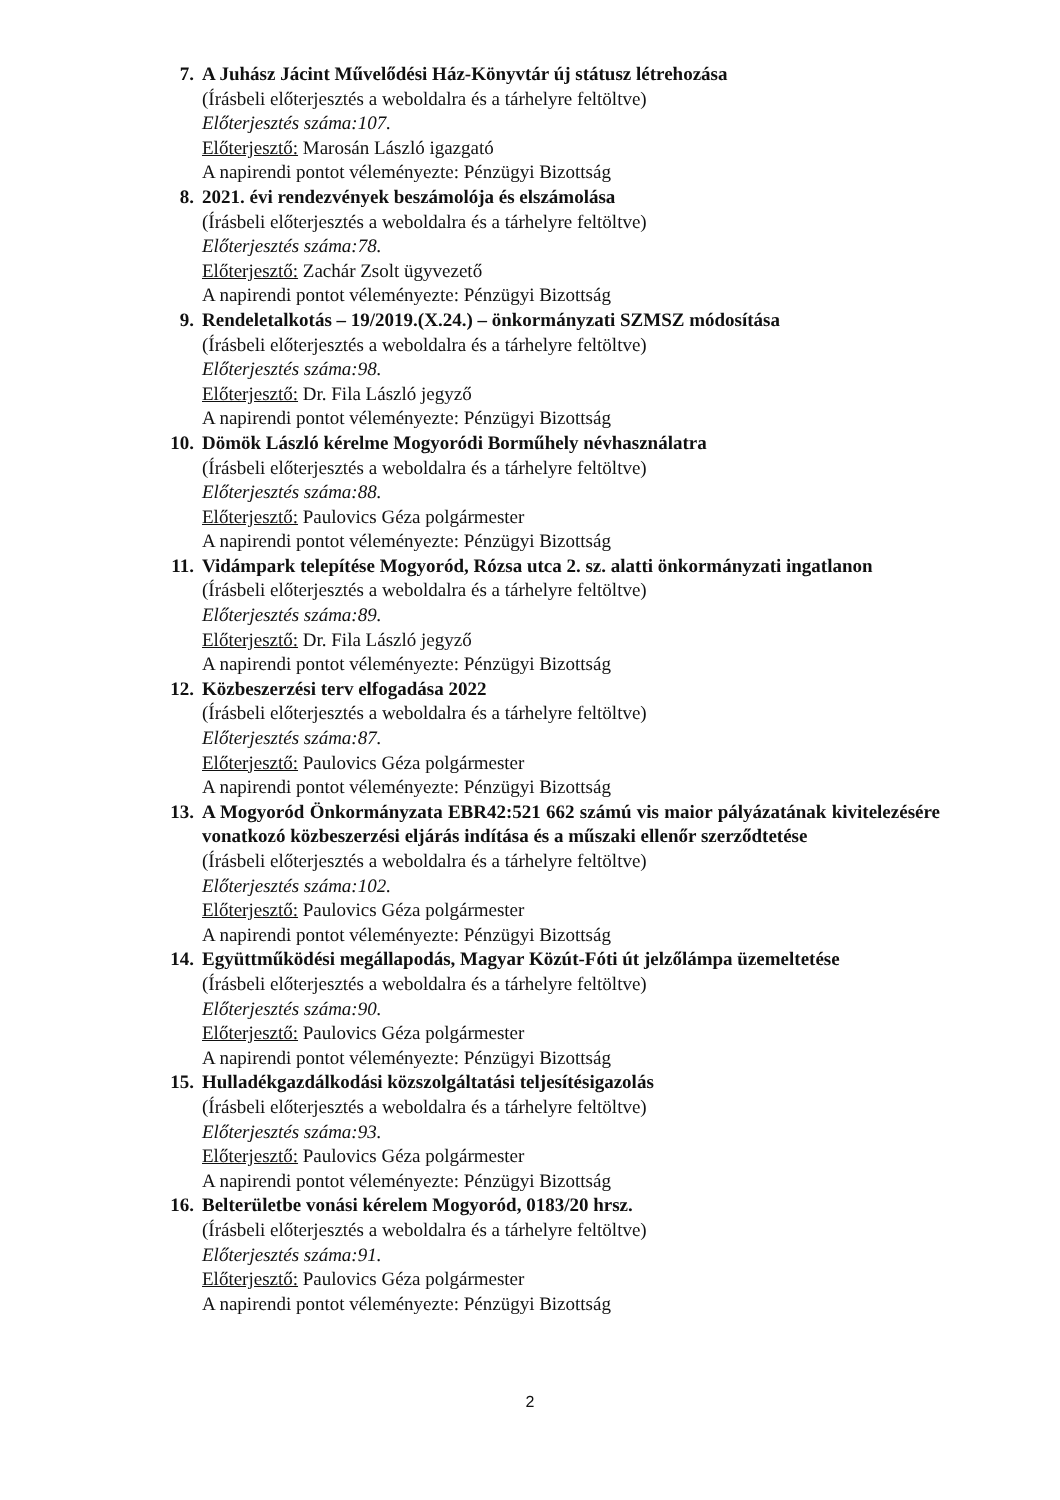7. A Juhász Jácint Művelődési Ház-Könyvtár új státusz létrehozása
(Írásbeli előterjesztés a weboldalra és a tárhelyre feltöltve)
Előterjesztés száma:107.
Előterjesztő: Marosán László igazgató
A napirendi pontot véleményezte: Pénzügyi Bizottság
8. 2021. évi rendezvények beszámolója és elszámolása
(Írásbeli előterjesztés a weboldalra és a tárhelyre feltöltve)
Előterjesztés száma:78.
Előterjesztő: Zachár Zsolt ügyvezető
A napirendi pontot véleményezte: Pénzügyi Bizottság
9. Rendeletalkotás – 19/2019.(X.24.) – önkormányzati SZMSZ módosítása
(Írásbeli előterjesztés a weboldalra és a tárhelyre feltöltve)
Előterjesztés száma:98.
Előterjesztő: Dr. Fila László jegyző
A napirendi pontot véleményezte: Pénzügyi Bizottság
10.
Dömök László kérelme Mogyoródi Borműhely névhasználatra
(Írásbeli előterjesztés a weboldalra és a tárhelyre feltöltve)
Előterjesztés száma:88.
Előterjesztő: Paulovics Géza polgármester
A napirendi pontot véleményezte: Pénzügyi Bizottság
11.
Vidámpark telepítése Mogyoród, Rózsa utca 2. sz. alatti önkormányzati ingatlanon
(Írásbeli előterjesztés a weboldalra és a tárhelyre feltöltve)
Előterjesztés száma:89.
Előterjesztő: Dr. Fila László jegyző
A napirendi pontot véleményezte: Pénzügyi Bizottság
12.
Közbeszerzési terv elfogadása 2022
(Írásbeli előterjesztés a weboldalra és a tárhelyre feltöltve)
Előterjesztés száma:87.
Előterjesztő: Paulovics Géza polgármester
A napirendi pontot véleményezte: Pénzügyi Bizottság
13.
A Mogyoród Önkormányzata EBR42:521 662 számú vis maior pályázatának kivitelezésére vonatkozó közbeszerzési eljárás indítása és a műszaki ellenőr szerződtetése
(Írásbeli előterjesztés a weboldalra és a tárhelyre feltöltve)
Előterjesztés száma:102.
Előterjesztő: Paulovics Géza polgármester
A napirendi pontot véleményezte: Pénzügyi Bizottság
14.
Együttműködési megállapodás, Magyar Közút-Fóti út jelzőlámpa üzemeltetése
(Írásbeli előterjesztés a weboldalra és a tárhelyre feltöltve)
Előterjesztés száma:90.
Előterjesztő: Paulovics Géza polgármester
A napirendi pontot véleményezte: Pénzügyi Bizottság
15.
Hulladékgazdálkodási közszolgáltatási teljesítésigazolás
(Írásbeli előterjesztés a weboldalra és a tárhelyre feltöltve)
Előterjesztés száma:93.
Előterjesztő: Paulovics Géza polgármester
A napirendi pontot véleményezte: Pénzügyi Bizottság
16.
Belterületbe vonási kérelem Mogyoród, 0183/20 hrsz.
(Írásbeli előterjesztés a weboldalra és a tárhelyre feltöltve)
Előterjesztés száma:91.
Előterjesztő: Paulovics Géza polgármester
A napirendi pontot véleményezte: Pénzügyi Bizottság
2